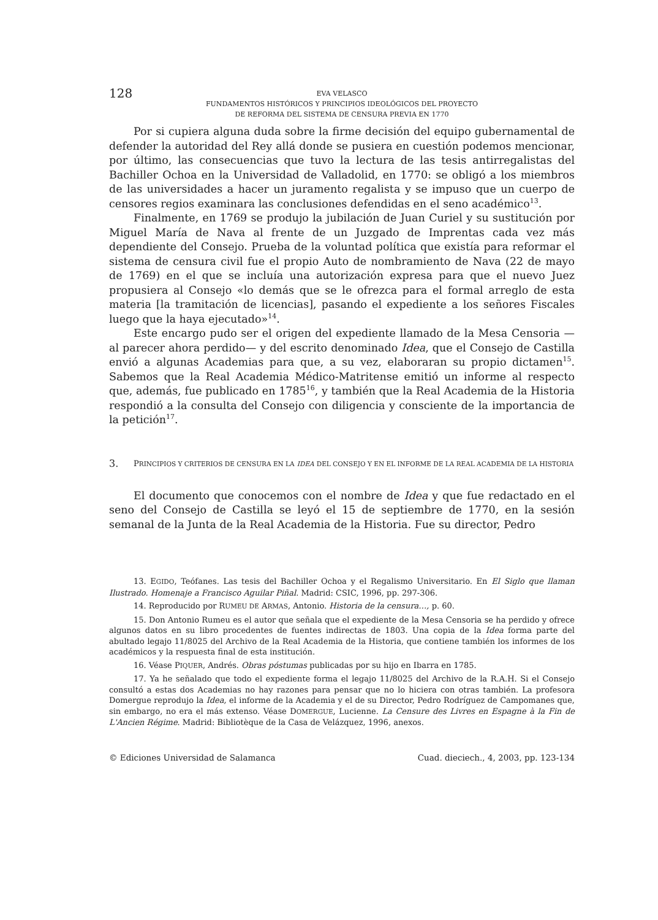128
EVA VELASCO
FUNDAMENTOS HISTÓRICOS Y PRINCIPIOS IDEOLÓGICOS DEL PROYECTO
DE REFORMA DEL SISTEMA DE CENSURA PREVIA EN 1770
Por si cupiera alguna duda sobre la firme decisión del equipo gubernamental de defender la autoridad del Rey allá donde se pusiera en cuestión podemos mencionar, por último, las consecuencias que tuvo la lectura de las tesis antirregalistas del Bachiller Ochoa en la Universidad de Valladolid, en 1770: se obligó a los miembros de las universidades a hacer un juramento regalista y se impuso que un cuerpo de censores regios examinara las conclusiones defendidas en el seno académico<sup>13</sup>.
Finalmente, en 1769 se produjo la jubilación de Juan Curiel y su sustitución por Miguel María de Nava al frente de un Juzgado de Imprentas cada vez más dependiente del Consejo. Prueba de la voluntad política que existía para reformar el sistema de censura civil fue el propio Auto de nombramiento de Nava (22 de mayo de 1769) en el que se incluía una autorización expresa para que el nuevo Juez propusiera al Consejo «lo demás que se le ofrezca para el formal arreglo de esta materia [la tramitación de licencias], pasando el expediente a los señores Fiscales luego que la haya ejecutado»<sup>14</sup>.
Este encargo pudo ser el origen del expediente llamado de la Mesa Censoria —al parecer ahora perdido— y del escrito denominado Idea, que el Consejo de Castilla envió a algunas Academias para que, a su vez, elaboraran su propio dictamen<sup>15</sup>. Sabemos que la Real Academia Médico-Matritense emitió un informe al respecto que, además, fue publicado en 1785<sup>16</sup>, y también que la Real Academia de la Historia respondió a la consulta del Consejo con diligencia y consciente de la importancia de la petición<sup>17</sup>.
3. PRINCIPIOS Y CRITERIOS DE CENSURA EN LA IDEA DEL CONSEJO Y EN EL INFORME DE LA REAL ACADEMIA DE LA HISTORIA
El documento que conocemos con el nombre de Idea y que fue redactado en el seno del Consejo de Castilla se leyó el 15 de septiembre de 1770, en la sesión semanal de la Junta de la Real Academia de la Historia. Fue su director, Pedro
13. EGIDO, Teófanes. Las tesis del Bachiller Ochoa y el Regalismo Universitario. En El Siglo que llaman Ilustrado. Homenaje a Francisco Aguilar Piñal. Madrid: CSIC, 1996, pp. 297-306.
14. Reproducido por RUMEU DE ARMAS, Antonio. Historia de la censura…, p. 60.
15. Don Antonio Rumeu es el autor que señala que el expediente de la Mesa Censoria se ha perdido y ofrece algunos datos en su libro procedentes de fuentes indirectas de 1803. Una copia de la Idea forma parte del abultado legajo 11/8025 del Archivo de la Real Academia de la Historia, que contiene también los informes de los académicos y la respuesta final de esta institución.
16. Véase PIQUER, Andrés. Obras póstumas publicadas por su hijo en Ibarra en 1785.
17. Ya he señalado que todo el expediente forma el legajo 11/8025 del Archivo de la R.A.H. Si el Consejo consultó a estas dos Academias no hay razones para pensar que no lo hiciera con otras también. La profesora Domergue reprodujo la Idea, el informe de la Academia y el de su Director, Pedro Rodríguez de Campomanes que, sin embargo, no era el más extenso. Véase DOMERGUE, Lucienne. La Censure des Livres en Espagne à la Fin de L'Ancien Régime. Madrid: Bibliotèque de la Casa de Velázquez, 1996, anexos.
© Ediciones Universidad de Salamanca Cuad. dieciech., 4, 2003, pp. 123-134